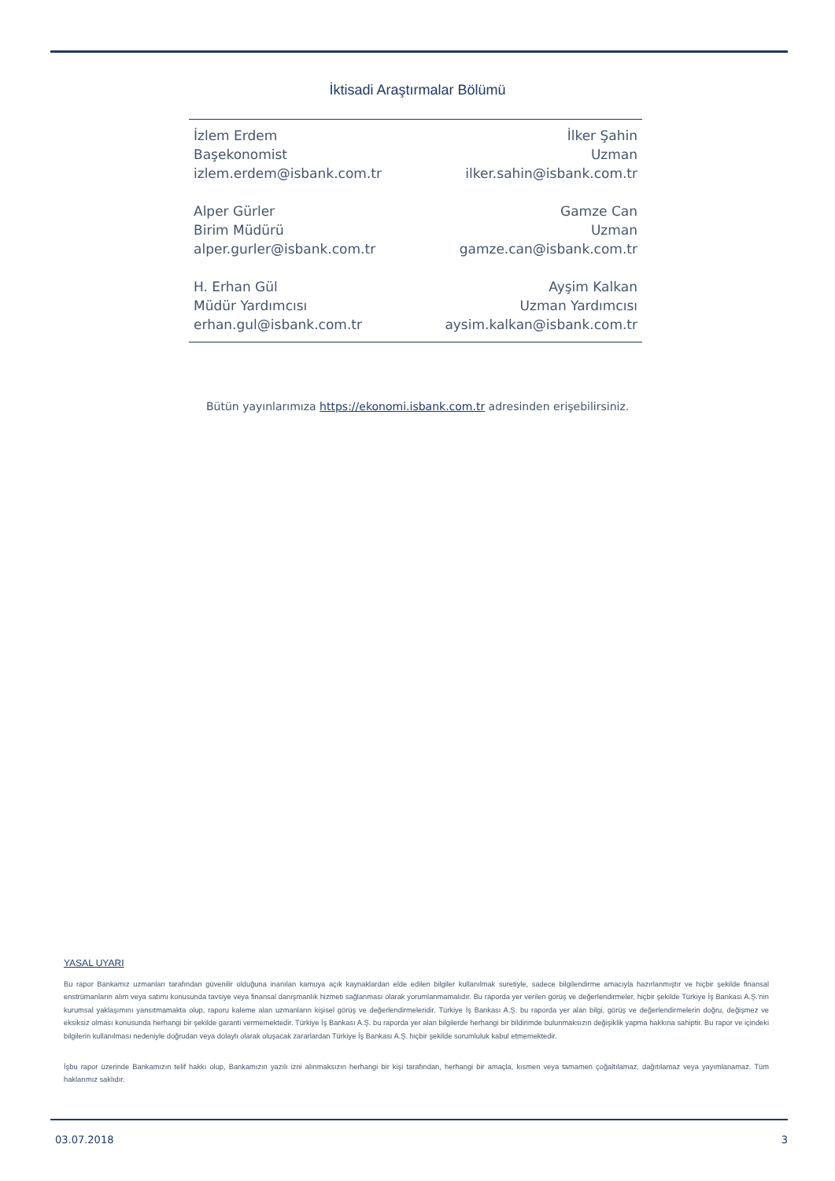İktisadi Araştırmalar Bölümü
İzlem Erdem
Başekonomist
izlem.erdem@isbank.com.tr
İlker Şahin
Uzman
ilker.sahin@isbank.com.tr
Alper Gürler
Birim Müdürü
alper.gurler@isbank.com.tr
Gamze Can
Uzman
gamze.can@isbank.com.tr
H. Erhan Gül
Müdür Yardımcısı
erhan.gul@isbank.com.tr
Ayşim Kalkan
Uzman Yardımcısı
aysim.kalkan@isbank.com.tr
Bütün yayınlarımıza https://ekonomi.isbank.com.tr adresinden erişebilirsiniz.
YASAL UYARI
Bu rapor Bankamız uzmanları tarafından güvenilir olduğuna inanılan kamuya açık kaynaklardan elde edilen bilgiler kullanılmak suretiyle, sadece bilgilendirme amacıyla hazırlanmıştır ve hiçbir şekilde finansal enstrümanların alım veya satımı konusunda tavsiye veya finansal danışmanlık hizmeti sağlanması olarak yorumlanmamalıdır. Bu raporda yer verilen görüş ve değerlendirmeler, hiçbir şekilde Türkiye İş Bankası A.Ş.'nin kurumsal yaklaşımını yansıtmamakta olup, raporu kaleme alan uzmanların kişisel görüş ve değerlendirmeleridir. Türkiye İş Bankası A.Ş. bu raporda yer alan bilgi, görüş ve değerlendirmelerin doğru, değişmez ve eksiksiz olması konusunda herhangi bir şekilde garanti vermemektedir. Türkiye İş Bankası A.Ş. bu raporda yer alan bilgilerde herhangi bir bildirimde bulunmaksızın değişiklik yapma hakkına sahiptir. Bu rapor ve içindeki bilgilerin kullanılması nedeniyle doğrudan veya dolaylı olarak oluşacak zararlardan Türkiye İş Bankası A.Ş. hiçbir şekilde sorumluluk kabul etmemektedir.
İşbu rapor üzerinde Bankamızın telif hakkı olup, Bankamızın yazılı izni alınmaksızın herhangi bir kişi tarafından, herhangi bir amaçla, kısmen veya tamamen çoğaltılamaz, dağıtılamaz veya yayımlanamaz. Tüm haklarımız saklıdır.
03.07.2018 3